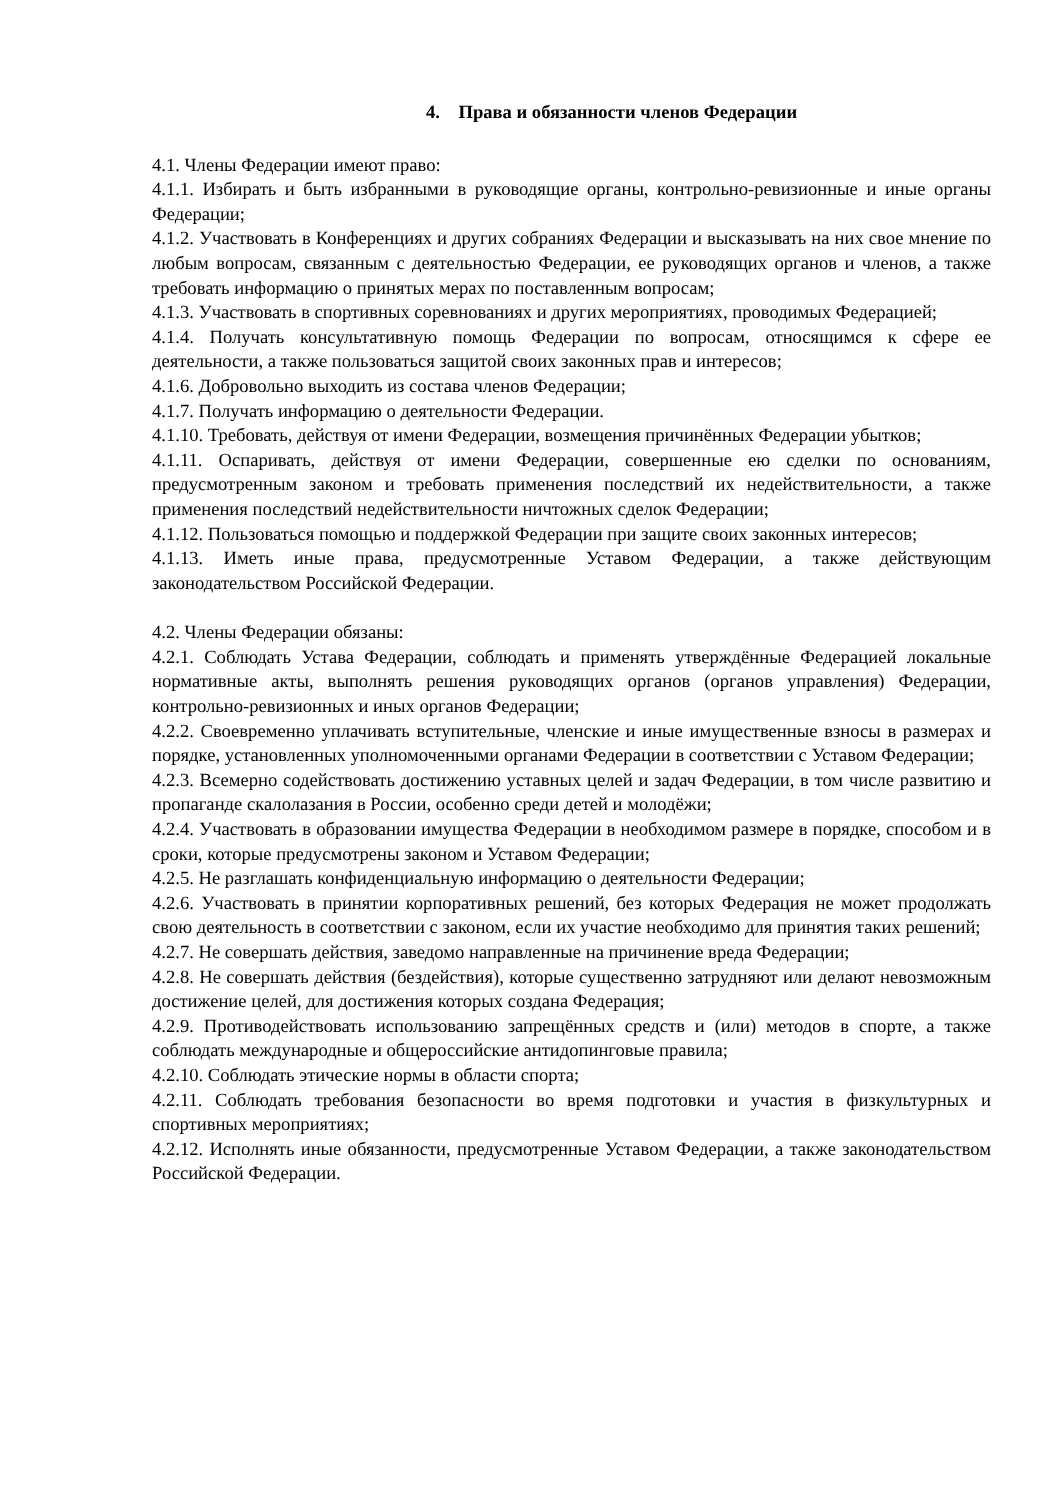4. Права и обязанности членов Федерации
4.1. Члены Федерации имеют право:
4.1.1. Избирать и быть избранными в руководящие органы, контрольно-ревизионные и иные органы Федерации;
4.1.2. Участвовать в Конференциях и других собраниях Федерации и высказывать на них свое мнение по любым вопросам, связанным с деятельностью Федерации, ее руководящих органов и членов, а также требовать информацию о принятых мерах по поставленным вопросам;
4.1.3. Участвовать в спортивных соревнованиях и других мероприятиях, проводимых Федерацией;
4.1.4. Получать консультативную помощь Федерации по вопросам, относящимся к сфере ее деятельности, а также пользоваться защитой своих законных прав и интересов;
4.1.6. Добровольно выходить из состава членов Федерации;
4.1.7. Получать информацию о деятельности Федерации.
4.1.10. Требовать, действуя от имени Федерации, возмещения причинённых Федерации убытков;
4.1.11. Оспаривать, действуя от имени Федерации, совершенные ею сделки по основаниям, предусмотренным законом и требовать применения последствий их недействительности, а также применения последствий недействительности ничтожных сделок Федерации;
4.1.12. Пользоваться помощью и поддержкой Федерации при защите своих законных интересов;
4.1.13. Иметь иные права, предусмотренные Уставом Федерации, а также действующим законодательством Российской Федерации.
4.2. Члены Федерации обязаны:
4.2.1. Соблюдать Устава Федерации, соблюдать и применять утверждённые Федерацией локальные нормативные акты, выполнять решения руководящих органов (органов управления) Федерации, контрольно-ревизионных и иных органов Федерации;
4.2.2. Своевременно уплачивать вступительные, членские и иные имущественные взносы в размерах и порядке, установленных уполномоченными органами Федерации в соответствии с Уставом Федерации;
4.2.3. Всемерно содействовать достижению уставных целей и задач Федерации, в том числе развитию и пропаганде скалолазания в России, особенно среди детей и молодёжи;
4.2.4. Участвовать в образовании имущества Федерации в необходимом размере в порядке, способом и в сроки, которые предусмотрены законом и Уставом Федерации;
4.2.5. Не разглашать конфиденциальную информацию о деятельности Федерации;
4.2.6. Участвовать в принятии корпоративных решений, без которых Федерация не может продолжать свою деятельность в соответствии с законом, если их участие необходимо для принятия таких решений;
4.2.7. Не совершать действия, заведомо направленные на причинение вреда Федерации;
4.2.8. Не совершать действия (бездействия), которые существенно затрудняют или делают невозможным достижение целей, для достижения которых создана Федерация;
4.2.9. Противодействовать использованию запрещённых средств и (или) методов в спорте, а также соблюдать международные и общероссийские антидопинговые правила;
4.2.10. Соблюдать этические нормы в области спорта;
4.2.11. Соблюдать требования безопасности во время подготовки и участия в физкультурных и спортивных мероприятиях;
4.2.12. Исполнять иные обязанности, предусмотренные Уставом Федерации, а также законодательством Российской Федерации.